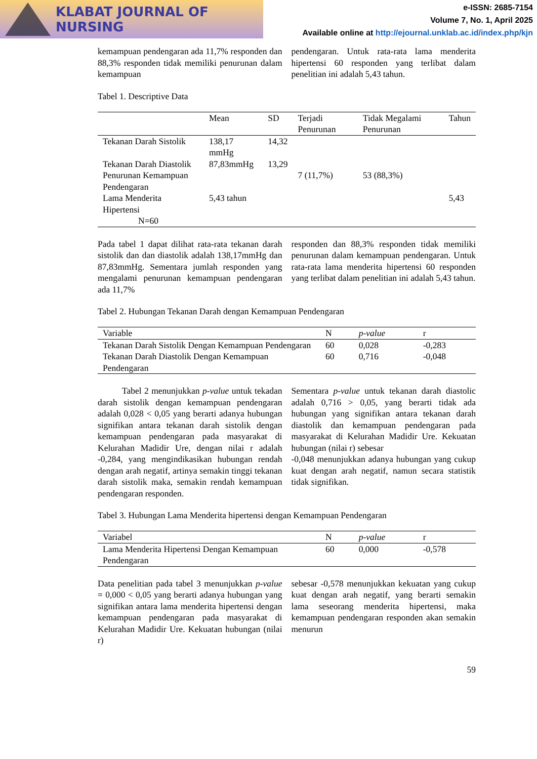KLABAT JOURNAL OF NURSING
e-ISSN: 2685-7154
Volume 7, No. 1, April 2025
Available online at http://ejournal.unklab.ac.id/index.php/kjn
kemampuan pendengaran ada 11,7% responden dan 88,3% responden tidak memiliki penurunan dalam kemampuan
pendengaran. Untuk rata-rata lama menderita hipertensi 60 responden yang terlibat dalam penelitian ini adalah 5,43 tahun.
Tabel 1. Descriptive Data
| | Mean | SD | Terjadi Penurunan | Tidak Megalami Penurunan | Tahun |
| --- | --- | --- | --- | --- | --- |
| Tekanan Darah Sistolik | 138,17 mmHg | 14,32 | | | |
| Tekanan Darah Diastolik | 87,83mmHg | 13,29 | | | |
| Penurunan Kemampuan Pendengaran | | | 7 (11,7%) | 53 (88,3%) | |
| Lama Menderita Hipertensi | 5,43 tahun | | | | 5,43 |
| N=60 | | | | | |
Pada tabel 1 dapat dilihat rata-rata tekanan darah sistolik dan dan diastolik adalah 138,17mmHg dan 87,83mmHg. Sementara jumlah responden yang mengalami penurunan kemampuan pendengaran ada 11,7%
responden dan 88,3% responden tidak memiliki penurunan dalam kemampuan pendengaran. Untuk rata-rata lama menderita hipertensi 60 responden yang terlibat dalam penelitian ini adalah 5,43 tahun.
Tabel 2. Hubungan Tekanan Darah dengan Kemampuan Pendengaran
| Variable | N | p-value | r |
| --- | --- | --- | --- |
| Tekanan Darah Sistolik Dengan Kemampuan Pendengaran | 60 | 0,028 | -0,283 |
| Tekanan Darah Diastolik Dengan Kemampuan Pendengaran | 60 | 0,716 | -0,048 |
Tabel 2 menunjukkan p-value untuk tekadan darah sistolik dengan kemampuan pendengaran adalah 0,028 < 0,05 yang berarti adanya hubungan signifikan antara tekanan darah sistolik dengan kemampuan pendengaran pada masyarakat di Kelurahan Madidir Ure, dengan nilai r adalah -0,284, yang mengindikasikan hubungan rendah dengan arah negatif, artinya semakin tinggi tekanan darah sistolik maka, semakin rendah kemampuan pendengaran responden.
Sementara p-value untuk tekanan darah diastolic adalah 0,716 > 0,05, yang berarti tidak ada hubungan yang signifikan antara tekanan darah diastolik dan kemampuan pendengaran pada masyarakat di Kelurahan Madidir Ure. Kekuatan hubungan (nilai r) sebesar
-0,048 menunjukkan adanya hubungan yang cukup kuat dengan arah negatif, namun secara statistik tidak signifikan.
Tabel 3. Hubungan Lama Menderita hipertensi dengan Kemampuan Pendengaran
| Variabel | N | p-value | r |
| --- | --- | --- | --- |
| Lama Menderita Hipertensi Dengan Kemampuan Pendengaran | 60 | 0,000 | -0,578 |
Data penelitian pada tabel 3 menunjukkan p-value = 0,000 < 0,05 yang berarti adanya hubungan yang signifikan antara lama menderita hipertensi dengan kemampuan pendengaran pada masyarakat di Kelurahan Madidir Ure. Kekuatan hubungan (nilai r)
sebesar -0,578 menunjukkan kekuatan yang cukup kuat dengan arah negatif, yang berarti semakin lama seseorang menderita hipertensi, maka kemampuan pendengaran responden akan semakin menurun
59